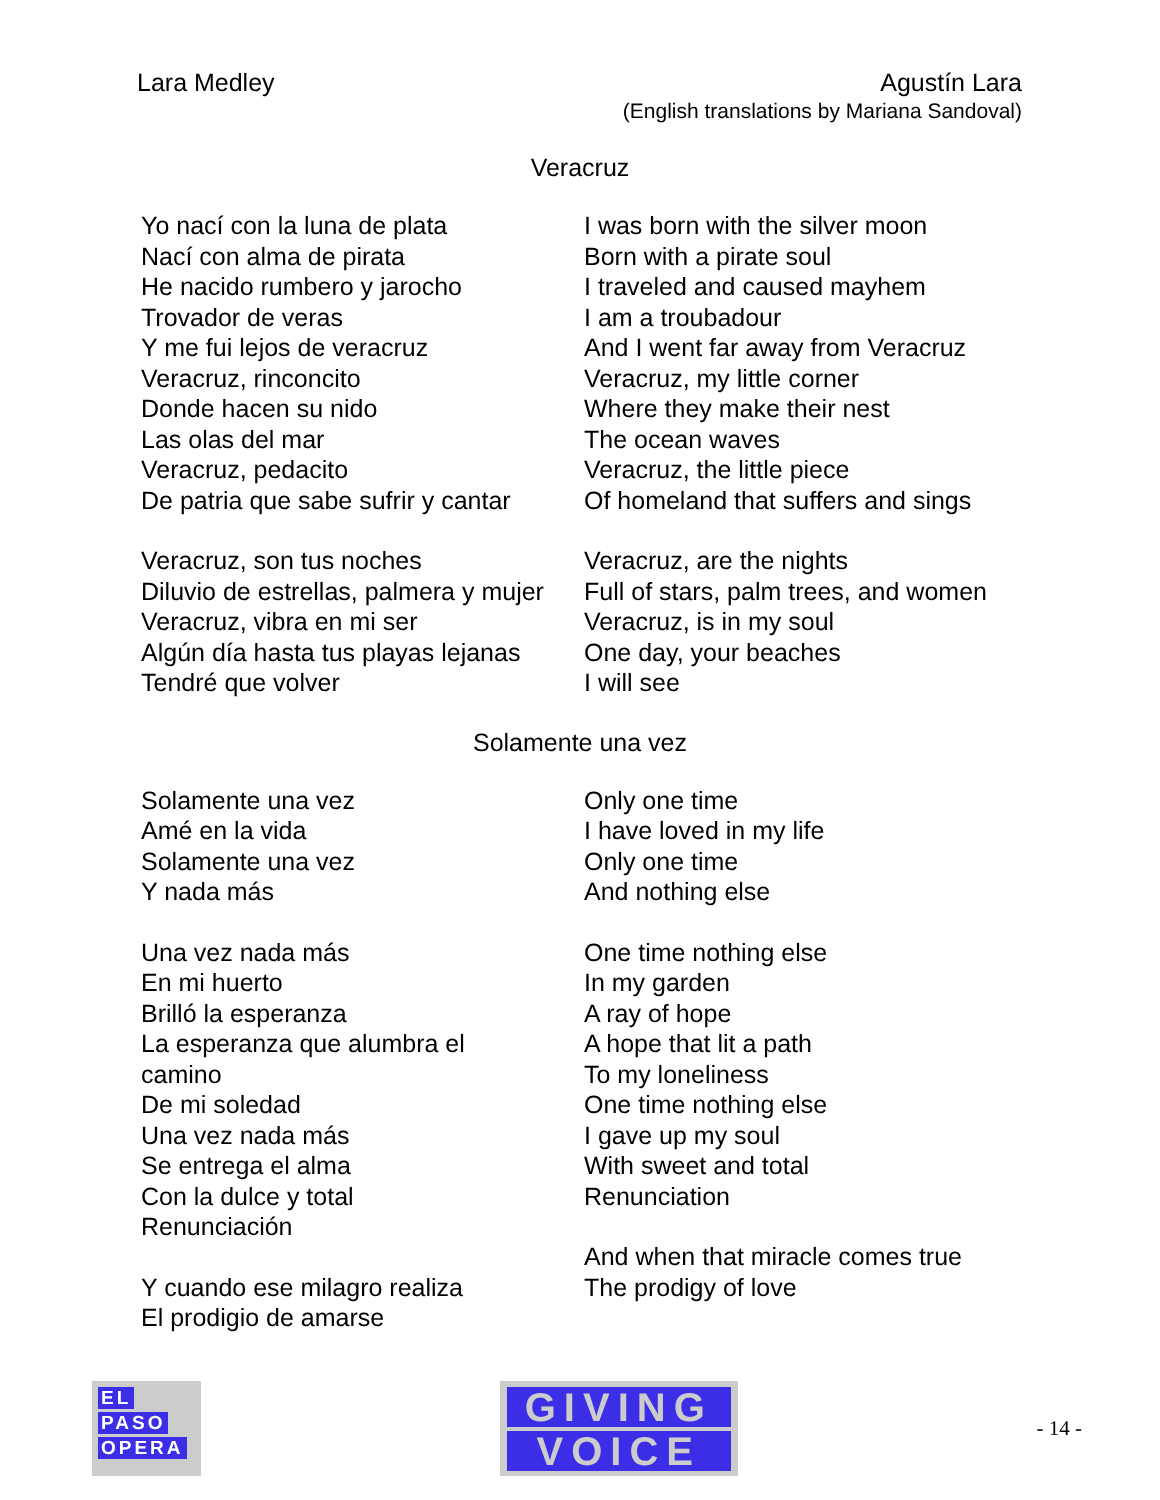Lara Medley Agustín Lara
(English translations by Mariana Sandoval)
Veracruz
Yo nací con la luna de plata
Nací con alma de pirata
He nacido rumbero y jarocho
Trovador de veras
Y me fui lejos de veracruz
Veracruz, rinconcito
Donde hacen su nido
Las olas del mar
Veracruz, pedacito
De patria que sabe sufrir y cantar
Veracruz, son tus noches
Diluvio de estrellas, palmera y mujer
Veracruz, vibra en mi ser
Algún día hasta tus playas lejanas
Tendré que volver
I was born with the silver moon
Born with a pirate soul
I traveled and caused mayhem
I am a troubadour
And I went far away from Veracruz
Veracruz, my little corner
Where they make their nest
The ocean waves
Veracruz, the little piece
Of homeland that suffers and sings
Veracruz, are the nights
Full of stars, palm trees, and women
Veracruz, is in my soul
One day, your beaches
I will see
Solamente una vez
Solamente una vez
Amé en la vida
Solamente una vez
Y nada más
Una vez nada más
En mi huerto
Brilló la esperanza
La esperanza que alumbra el
camino
De mi soledad
Una vez nada más
Se entrega el alma
Con la dulce y total
Renunciación
Y cuando ese milagro realiza
El prodigio de amarse
Only one time
I have loved in my life
Only one time
And nothing else
One time nothing else
In my garden
A ray of hope
A hope that lit a path
To my loneliness
One time nothing else
I gave up my soul
With sweet and total
Renunciation
And when that miracle comes true
The prodigy of love
EL
PASO
OPERA
GIVING
VOICE
- 14 -